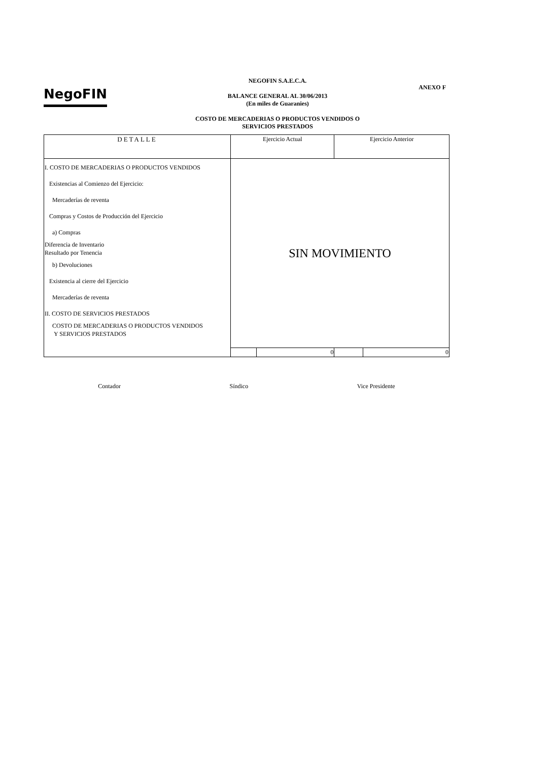NegoFIN ANEXO F
NEGOFIN S.A.E.C.A.
BALANCE GENERAL AL 30/06/2013
(En miles de Guaranies)
COSTO DE MERCADERIAS O PRODUCTOS VENDIDOS O
SERVICIOS PRESTADOS
| DETALLE | Ejercicio Actual | | Ejercicio Anterior | |
| --- | --- | --- | --- | --- |
| I. COSTO DE MERCADERIAS O PRODUCTOS VENDIDOS Existencias al Comienzo del Ejercicio: Mercaderías de reventa Compras y Costos de Producción del Ejercicio a) Compras Diferencia de Inventario Resultado por Tenencia b) Devoluciones Existencia al cierre del Ejercicio Mercaderías de reventa II. COSTO DE SERVICIOS PRESTADOS COSTO DE MERCADERIAS O PRODUCTOS VENDIDOS Y SERVICIOS PRESTADOS | SIN MOVIMIENTO | | | |
| | | 0 | | 0 |
Contador Síndico Vice Presidente